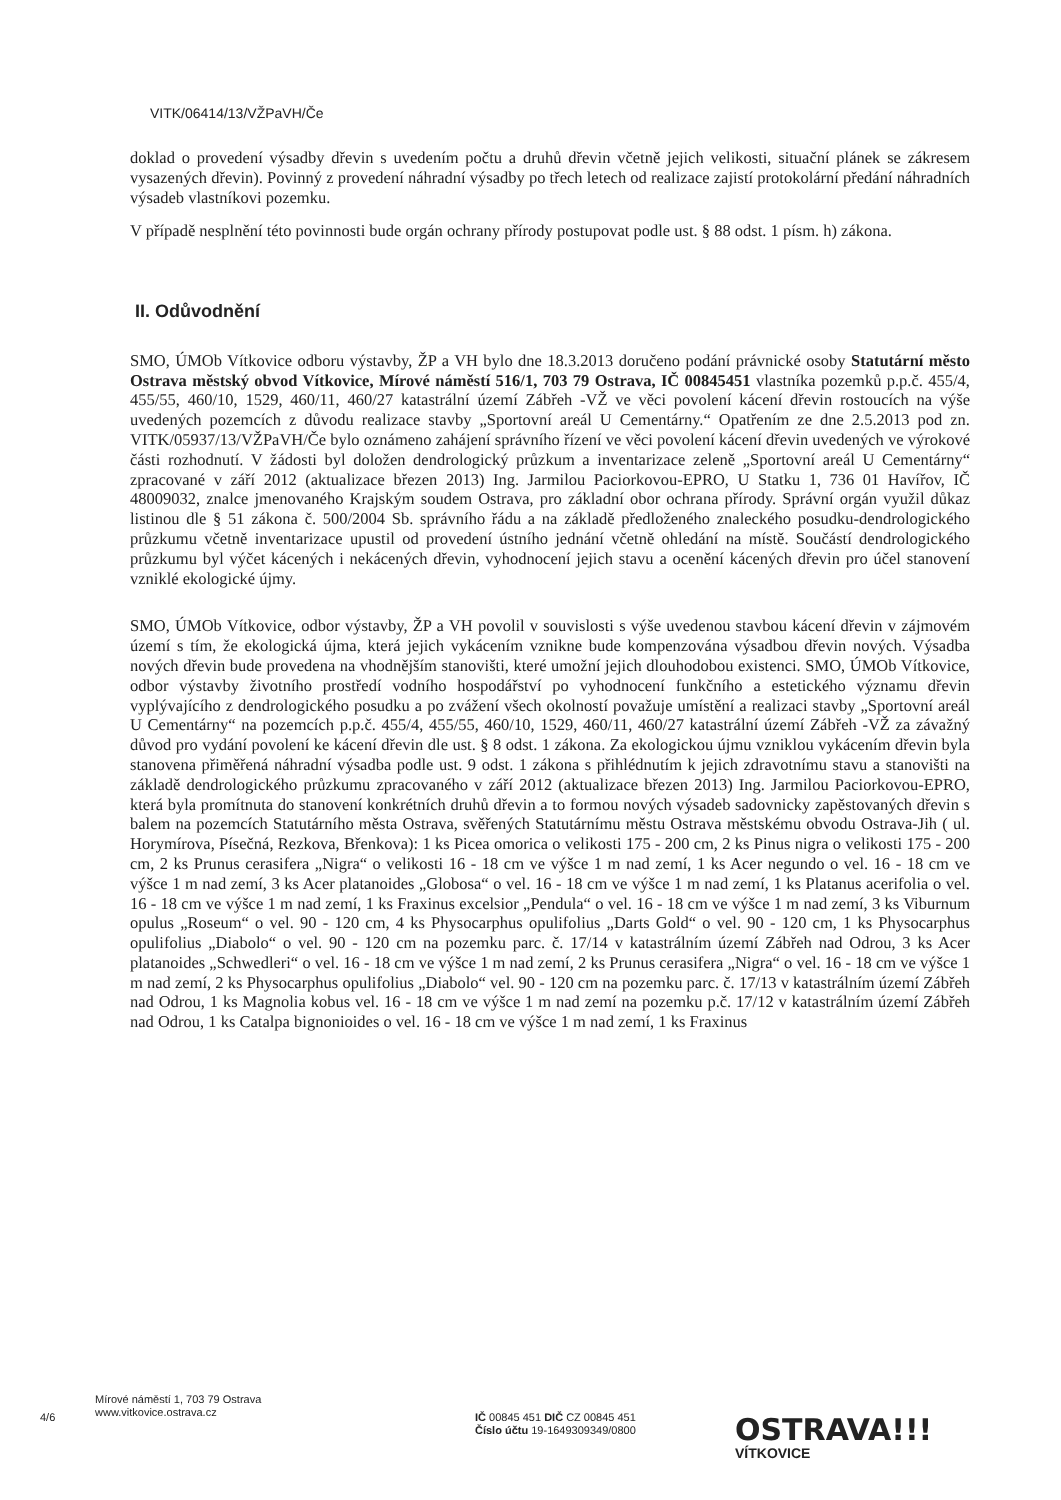VITK/06414/13/VŽPaVH/Če
doklad o provedení výsadby dřevin s uvedením počtu a druhů dřevin včetně jejich velikosti, situační plánek se zákresem vysazených dřevin). Povinný z provedení náhradní výsadby po třech letech od realizace zajistí protokolární předání náhradních výsadeb vlastníkovi pozemku.
V případě nesplnění této povinnosti bude orgán ochrany přírody postupovat podle ust. § 88 odst. 1 písm. h) zákona.
II. Odůvodnění
SMO, ÚMOb Vítkovice odboru výstavby, ŽP a VH bylo dne 18.3.2013 doručeno podání právnické osoby Statutární město Ostrava městský obvod Vítkovice, Mírové náměstí 516/1, 703 79 Ostrava, IČ 00845451 vlastníka pozemků p.p.č. 455/4, 455/55, 460/10, 1529, 460/11, 460/27 katastrální území Zábřeh -VŽ ve věci povolení kácení dřevin rostoucích na výše uvedených pozemcích z důvodu realizace stavby „Sportovní areál U Cementárny.“ Opatřením ze dne 2.5.2013 pod zn. VITK/05937/13/VŽPaVH/Če bylo oznámeno zahájení správního řízení ve věci povolení kácení dřevin uvedených ve výrokové části rozhodnutí. V žádosti byl doložen dendrologický průzkum a inventarizace zeleně „Sportovní areál U Cementárny“ zpracované v září 2012 (aktualizace březen 2013) Ing. Jarmilou Paciorkovou-EPRO, U Statku 1, 736 01 Havířov, IČ 48009032, znalce jmenovaného Krajským soudem Ostrava, pro základní obor ochrana přírody. Správní orgán využil důkaz listinou dle § 51 zákona č. 500/2004 Sb. správního řádu a na základě předloženého znaleckého posudku-dendrologického průzkumu včetně inventarizace upustil od provedení ústního jednání včetně ohledání na místě. Součástí dendrologického průzkumu byl výčet kácených i nekácených dřevin, vyhodnocení jejich stavu a ocenění kácených dřevin pro účel stanovení vzniklé ekologické újmy.
SMO, ÚMOb Vítkovice, odbor výstavby, ŽP a VH povolil v souvislosti s výše uvedenou stavbou kácení dřevin v zájmovém území s tím, že ekologická újma, která jejich vykácením vznikne bude kompenzována výsadbou dřevin nových. Výsadba nových dřevin bude provedena na vhodnějším stanovišti, které umožní jejich dlouhodobou existenci. SMO, ÚMOb Vítkovice, odbor výstavby životního prostředí vodního hospodářství po vyhodnocení funkčního a estetického významu dřevin vyplývajícího z dendrologického posudku a po zvážení všech okolností považuje umístění a realizaci stavby „Sportovní areál U Cementárny“ na pozemcích p.p.č. 455/4, 455/55, 460/10, 1529, 460/11, 460/27 katastrální území Zábřeh -VŽ za závažný důvod pro vydání povolení ke kácení dřevin dle ust. § 8 odst. 1 zákona. Za ekologickou újmu vzniklou vykácením dřevin byla stanovena přiměřená náhradní výsadba podle ust. 9 odst. 1 zákona s přihlédnutím k jejich zdravotnímu stavu a stanovišti na základě dendrologického průzkumu zpracovaného v září 2012 (aktualizace březen 2013) Ing. Jarmilou Paciorkovou-EPRO, která byla promítnuta do stanovení konkrétních druhů dřevin a to formou nových výsadeb sadovnicky zapěstovaných dřevin s balem na pozemcích Statutárního města Ostrava, svěřených Statutárnímu městu Ostrava městskému obvodu Ostrava-Jih ( ul. Horymírova, Písečná, Rezkova, Břenkova): 1 ks Picea omorica o velikosti 175 - 200 cm, 2 ks Pinus nigra o velikosti 175 - 200 cm, 2 ks Prunus cerasifera „Nigra“ o velikosti 16 - 18 cm ve výšce 1 m nad zemí, 1 ks Acer negundo o vel. 16 - 18 cm ve výšce 1 m nad zemí, 3 ks Acer platanoides „Globosa“ o vel. 16 - 18 cm ve výšce 1 m nad zemí, 1 ks Platanus acerifolia o vel. 16 - 18 cm ve výšce 1 m nad zemí, 1 ks Fraxinus excelsior „Pendula“ o vel. 16 - 18 cm ve výšce 1 m nad zemí, 3 ks Viburnum opulus „Roseum“ o vel. 90 - 120 cm, 4 ks Physocarphus opulifolius „Darts Gold“ o vel. 90 - 120 cm, 1 ks Physocarphus opulifolius „Diabolo“ o vel. 90 - 120 cm na pozemku parc. č. 17/14 v katastrálním území Zábřeh nad Odrou, 3 ks Acer platanoides „Schwedleri“ o vel. 16 - 18 cm ve výšce 1 m nad zemí, 2 ks Prunus cerasifera „Nigra“ o vel. 16 - 18 cm ve výšce 1 m nad zemí, 2 ks Physocarphus opulifolius „Diabolo“ vel. 90 - 120 cm na pozemku parc. č. 17/13 v katastrálním území Zábřeh nad Odrou, 1 ks Magnolia kobus vel. 16 - 18 cm ve výšce 1 m nad zemí na pozemku p.č. 17/12 v katastrálním území Zábřeh nad Odrou, 1 ks Catalpa bignonioides o vel. 16 - 18 cm ve výšce 1 m nad zemí, 1 ks Fraxinus
4/6
Mírové náměstí 1, 703 79 Ostrava
www.vitkovice.ostrava.cz
IČ 00845 451 DIČ CZ 00845 451
Číslo účtu 19-1649309349/0800
OSTRAVA!!!
VÍTKOVICE